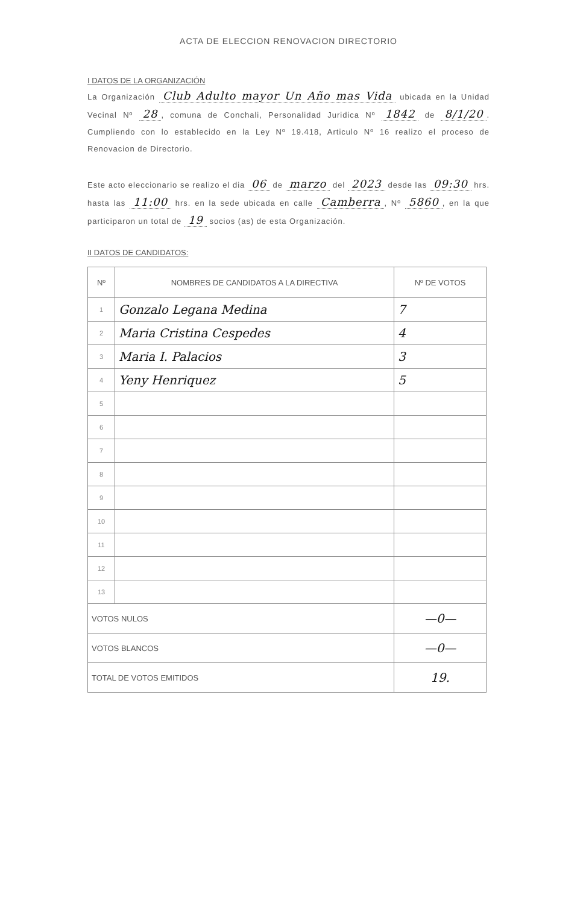ACTA DE ELECCION RENOVACION DIRECTORIO
I DATOS DE LA ORGANIZACIÓN
La Organización Club Adulto mayor Un Año mas Vida ubicada en la Unidad Vecinal Nº 28, comuna de Conchali, Personalidad Juridica Nº 1842 de 8/1/20. Cumpliendo con lo establecido en la Ley Nº 19.418, Articulo Nº 16 realizo el proceso de Renovacion de Directorio.
Este acto eleccionario se realizo el dia 06 de marzo del 2023 desde las 09:30 hrs. hasta las 11:00 hrs. en la sede ubicada en calle Camberra, Nº 5860, en la que participaron un total de 19 socios (as) de esta Organización.
II DATOS DE CANDIDATOS:
| Nº | NOMBRES DE CANDIDATOS A LA DIRECTIVA | Nº DE VOTOS |
| --- | --- | --- |
| 1 | Gonzalo Legana Medina | 7 |
| 2 | Maria Cristina Cespedes | 4 |
| 3 | Maria I. Palacios | 3 |
| 4 | Yeny Henriquez | 5 |
| 5 | | |
| 6 | | |
| 7 | | |
| 8 | | |
| 9 | | |
| 10 | | |
| 11 | | |
| 12 | | |
| 13 | | |
| VOTOS NULOS | | —0— |
| VOTOS BLANCOS | | —0— |
| TOTAL DE VOTOS EMITIDOS | | 19. |